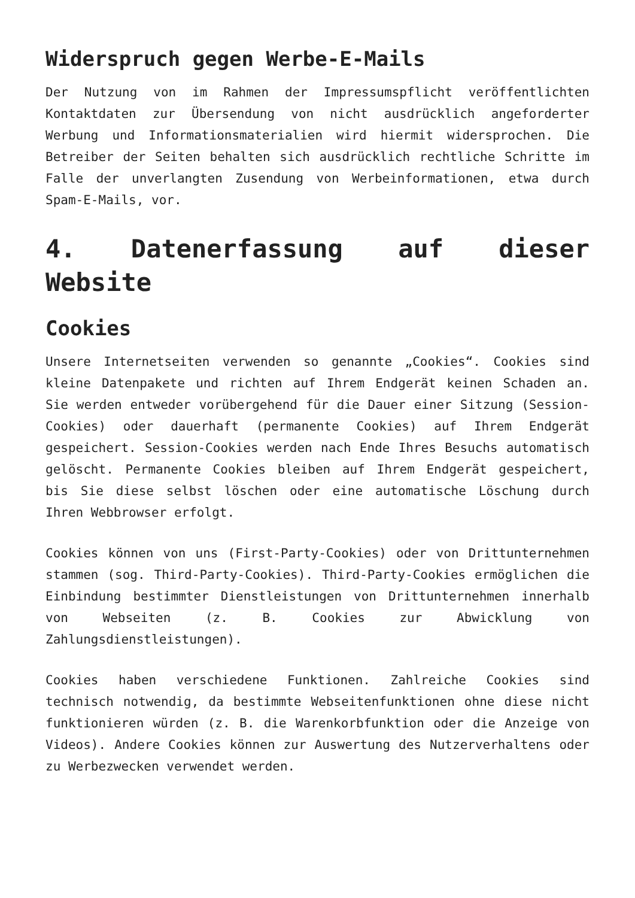Widerspruch gegen Werbe-E-Mails
Der Nutzung von im Rahmen der Impressumspflicht veröffentlichten Kontaktdaten zur Übersendung von nicht ausdrücklich angeforderter Werbung und Informationsmaterialien wird hiermit widersprochen. Die Betreiber der Seiten behalten sich ausdrücklich rechtliche Schritte im Falle der unverlangten Zusendung von Werbeinformationen, etwa durch Spam-E-Mails, vor.
4. Datenerfassung auf dieser Website
Cookies
Unsere Internetseiten verwenden so genannte „Cookies“. Cookies sind kleine Datenpakete und richten auf Ihrem Endgerät keinen Schaden an. Sie werden entweder vorübergehend für die Dauer einer Sitzung (Session-Cookies) oder dauerhaft (permanente Cookies) auf Ihrem Endgerät gespeichert. Session-Cookies werden nach Ende Ihres Besuchs automatisch gelöscht. Permanente Cookies bleiben auf Ihrem Endgerät gespeichert, bis Sie diese selbst löschen oder eine automatische Löschung durch Ihren Webbrowser erfolgt.
Cookies können von uns (First-Party-Cookies) oder von Drittunternehmen stammen (sog. Third-Party-Cookies). Third-Party-Cookies ermöglichen die Einbindung bestimmter Dienstleistungen von Drittunternehmen innerhalb von Webseiten (z. B. Cookies zur Abwicklung von Zahlungsdienstleistungen).
Cookies haben verschiedene Funktionen. Zahlreiche Cookies sind technisch notwendig, da bestimmte Webseitenfunktionen ohne diese nicht funktionieren würden (z. B. die Warenkorbfunktion oder die Anzeige von Videos). Andere Cookies können zur Auswertung des Nutzerverhaltens oder zu Werbezwecken verwendet werden.